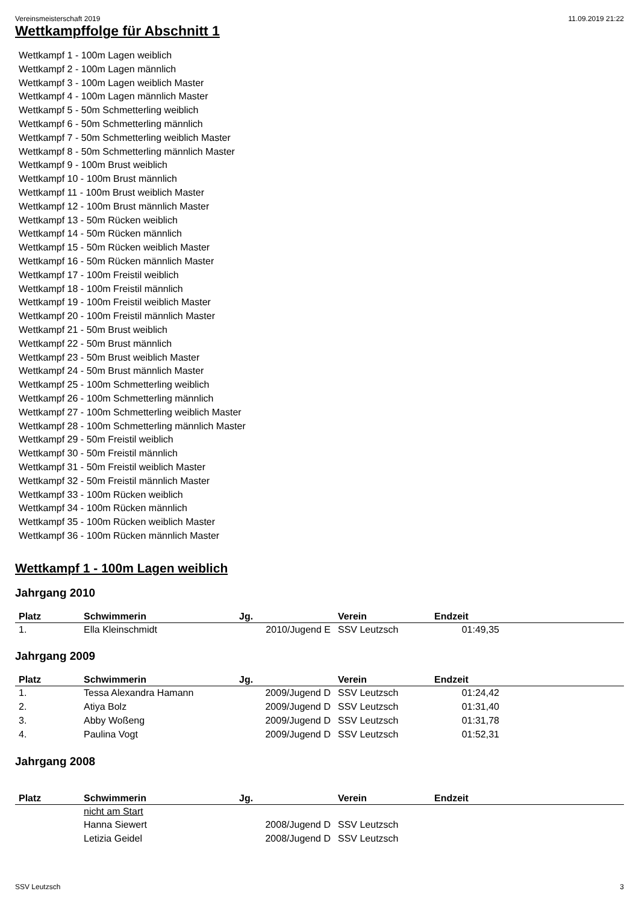Vereinsmeisterschaft 2019 11.09.2019 21:22
Wettkampffolge für Abschnitt 1
Wettkampf 1 - 100m Lagen weiblich
Wettkampf 2 - 100m Lagen männlich
Wettkampf 3 - 100m Lagen weiblich Master
Wettkampf 4 - 100m Lagen männlich Master
Wettkampf 5 - 50m Schmetterling weiblich
Wettkampf 6 - 50m Schmetterling männlich
Wettkampf 7 - 50m Schmetterling weiblich Master
Wettkampf 8 - 50m Schmetterling männlich Master
Wettkampf 9 - 100m Brust weiblich
Wettkampf 10 - 100m Brust männlich
Wettkampf 11 - 100m Brust weiblich Master
Wettkampf 12 - 100m Brust männlich Master
Wettkampf 13 - 50m Rücken weiblich
Wettkampf 14 - 50m Rücken männlich
Wettkampf 15 - 50m Rücken weiblich Master
Wettkampf 16 - 50m Rücken männlich Master
Wettkampf 17 - 100m Freistil weiblich
Wettkampf 18 - 100m Freistil männlich
Wettkampf 19 - 100m Freistil weiblich Master
Wettkampf 20 - 100m Freistil männlich Master
Wettkampf 21 - 50m Brust weiblich
Wettkampf 22 - 50m Brust männlich
Wettkampf 23 - 50m Brust weiblich Master
Wettkampf 24 - 50m Brust männlich Master
Wettkampf 25 - 100m Schmetterling weiblich
Wettkampf 26 - 100m Schmetterling männlich
Wettkampf 27 - 100m Schmetterling weiblich Master
Wettkampf 28 - 100m Schmetterling männlich Master
Wettkampf 29 - 50m Freistil weiblich
Wettkampf 30 - 50m Freistil männlich
Wettkampf 31 - 50m Freistil weiblich Master
Wettkampf 32 - 50m Freistil männlich Master
Wettkampf 33 - 100m Rücken weiblich
Wettkampf 34 - 100m Rücken männlich
Wettkampf 35 - 100m Rücken weiblich Master
Wettkampf 36 - 100m Rücken männlich Master
Wettkampf 1 - 100m Lagen weiblich
Jahrgang 2010
| Platz | Schwimmerin | Jg. | Verein | Endzeit | |
| --- | --- | --- | --- | --- | --- |
| 1. | Ella Kleinschmidt | 2010/Jugend E | SSV Leutzsch | 01:49,35 | |
Jahrgang 2009
| Platz | Schwimmerin | Jg. | Verein | Endzeit | |
| --- | --- | --- | --- | --- | --- |
| 1. | Tessa Alexandra Hamann | 2009/Jugend D | SSV Leutzsch | 01:24,42 | |
| 2. | Atiya Bolz | 2009/Jugend D | SSV Leutzsch | 01:31,40 | |
| 3. | Abby Woßeng | 2009/Jugend D | SSV Leutzsch | 01:31,78 | |
| 4. | Paulina Vogt | 2009/Jugend D | SSV Leutzsch | 01:52,31 | |
Jahrgang 2008
| Platz | Schwimmerin | Jg. | Verein | Endzeit | |
| --- | --- | --- | --- | --- | --- |
| | nicht am Start | | | | |
| | Hanna Siewert | 2008/Jugend D | SSV Leutzsch | | |
| | Letizia Geidel | 2008/Jugend D | SSV Leutzsch | | |
SSV Leutzsch 3